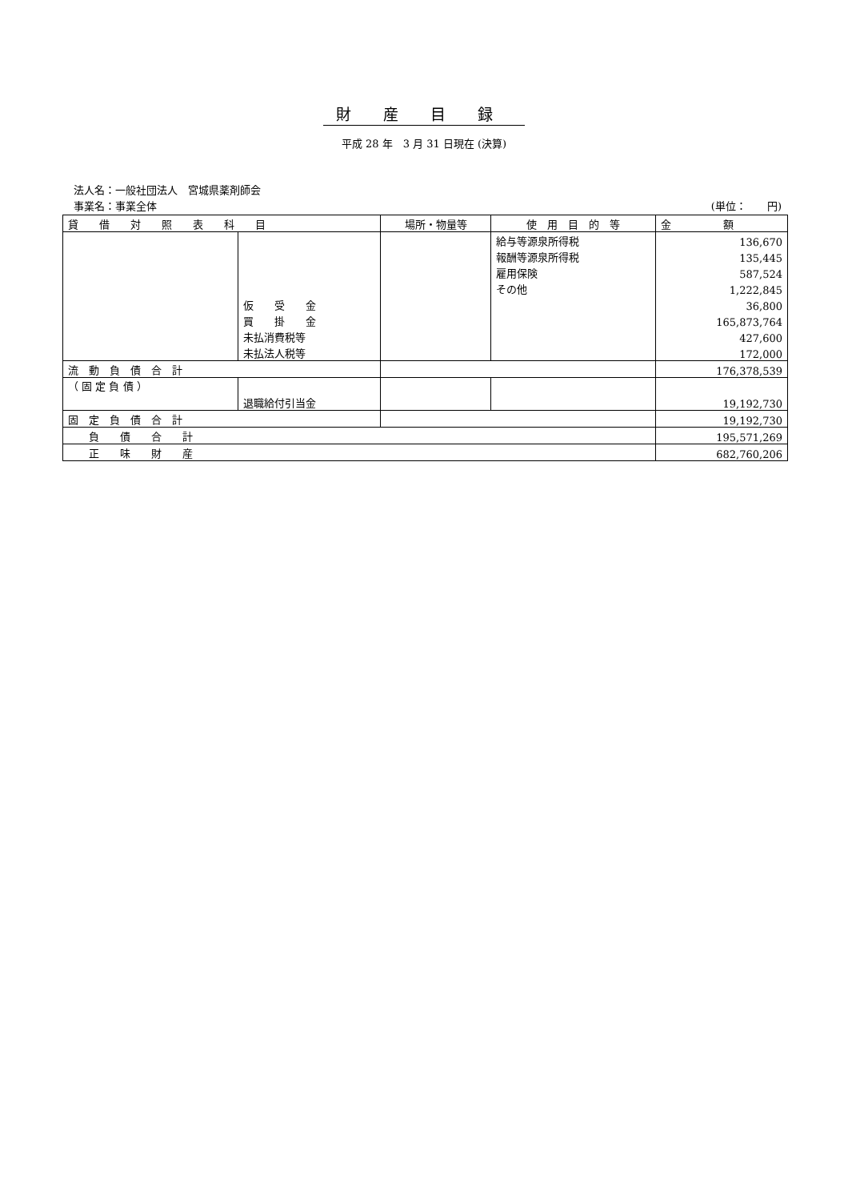財産目録
平成 28 年　3 月 31 日現在 (決算)
法人名：一般社団法人　宮城県薬剤師会
事業名：事業全体 (単位：　　円)
| 貸 借 対 照 表 科 目 | | 場所・物量等 | 使 用 目 的 等 | 金 額 |
| --- | --- | --- | --- | --- |
| | | | 給与等源泉所得税 | 136,670 |
| | | | 報酬等源泉所得税 | 135,445 |
| | | | 雇用保険 | 587,524 |
| | | | その他 | 1,222,845 |
| | 仮 受 金 | | | 36,800 |
| | 買 掛 金 | | | 165,873,764 |
| | 未払消費税等 | | | 427,600 |
| | 未払法人税等 | | | 172,000 |
| 流 動 負 債 合 計 | | | | 176,378,539 |
| （ 固 定 負 債 ） | 退職給付引当金 | | | |
| | | | | 19,192,730 |
| 固 定 負 債 合 計 | | | | 19,192,730 |
| 負 債 合 計 | | | | 195,571,269 |
| 正 味 財 産 | | | | 682,760,206 |